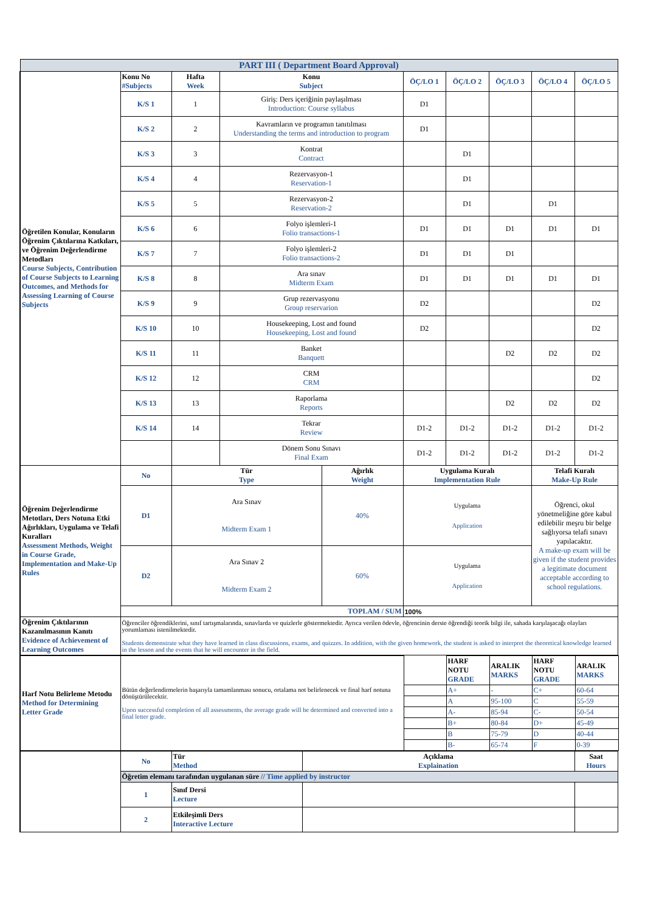| PART III ( Department Board Approval) | | | | | | | | | |
| Öğretilen Konular, Konuların Öğrenim Çıktılarına Katkıları, ve Öğrenim Değerlendirme Metodları Course Subjects, Contribution of Course Subjects to Learning Outcomes, and Methods for Assessing Learning of Course Subjects | Konu No #Subjects | Hafta Week | Konu Subject | | ÖÇ/LO 1 | ÖÇ/LO 2 | ÖÇ/LO 3 | ÖÇ/LO 4 | ÖÇ/LO 5 |
| | K/S 1 | 1 | Giriş: Ders içeriğinin paylaşılması Introduction: Course syllabus | | D1 | | | | |
| | K/S 2 | 2 | Kavramların ve programın tanıtılması Understanding the terms and introduction to program | | D1 | | | | |
| | K/S 3 | 3 | Kontrat Contract | | | D1 | | | |
| | K/S 4 | 4 | Rezervasyon-1 Reservation-1 | | | D1 | | | |
| | K/S 5 | 5 | Rezervasyon-2 Reservation-2 | | | D1 | | D1 | |
| | K/S 6 | 6 | Folyo işlemleri-1 Folio transactions-1 | | D1 | D1 | D1 | D1 | D1 |
| | K/S 7 | 7 | Folyo işlemleri-2 Folio transactions-2 | | D1 | D1 | D1 | | |
| | K/S 8 | 8 | Ara sınav Midterm Exam | | D1 | D1 | D1 | D1 | D1 |
| | K/S 9 | 9 | Grup rezervasyonu Group reservarion | | D2 | | | | D2 |
| | K/S 10 | 10 | Housekeeping, Lost and found Housekeeping, Lost and found | | D2 | | | | D2 |
| | K/S 11 | 11 | Banket Banquett | | | | D2 | D2 | D2 |
| | K/S 12 | 12 | CRM CRM | | | | | | D2 |
| | K/S 13 | 13 | Raporlama Reports | | | | D2 | D2 | D2 |
| | K/S 14 | 14 | Tekrar Review | | D1-2 | D1-2 | D1-2 | D1-2 | D1-2 |
| | | | Dönem Sonu Sınavı Final Exam | | D1-2 | D1-2 | D1-2 | D1-2 | D1-2 |
| Öğrenim Değerlendirme Metotları, Ders Notuna Etki Ağırlıkları, Uygulama ve Telafi Kuralları Assessment Methods, Weight in Course Grade, Implementation and Make-Up Rules | No | Tür Type | | Ağırlık Weight | Uygulama Kuralı Implementation Rule | | | Telafi Kuralı Make-Up Rule | |
| | D1 | Ara Sınav Midterm Exam 1 | | 40% | Uygulama Application | | | Öğrenci, okul yönetmeliğine göre kabul edilebilir meşru bir belge sağlıyorsa telafi sınavı yapılacaktır. A make-up exam will be given if the student provides a legitimate document acceptable according to school regulations. | |
| | D2 | Ara Sınav 2 Midterm Exam 2 | | 60% | Uygulama Application | | | | |
| | TOPLAM / SUM | | | | 100% | | | | |
| Öğrenim Çıktılarının Kazanılmasının Kanıtı Evidence of Achievement of Learning Outcomes | Öğrenciler öğrendiklerini, sınıf tartışmalarında, sınavlarda ve quizlerle göstermektedir. Ayrıca verilen ödevle, öğrencinin derste öğrendiği teorik bilgi ile, sahada karşılaşacağı olayları yorumlaması istenilmektedir. Students demonstrate what they have learned in class discussions, exams, and quizzes. In addition, with the given homework, the student is asked to interpret the theoretical knowledge learned in the lesson and the events that he will encounter in the field. | | | | | | | | |
| Harf Notu Belirleme Metodu Method for Determining Letter Grade | Bütün değerlendirmelerin başarıyla tamamlanması sonucu, ortalama not belirlenecek ve final harf notuna dönüştürülecektir. Upon successful completion of all assessments, the average grade will be determined and converted into a final letter grade. | | HARF NOTU GRADE | ARALIK MARKS | HARF NOTU GRADE | ARALIK MARKS |
| | | | A+ | - | C+ | 60-64 |
| | | | A | 95-100 | C | 55-59 |
| | | | A- | 85-94 | C- | 50-54 |
| | | | B+ | 80-84 | D+ | 45-49 |
| | | | B | 75-79 | D | 40-44 |
| | | | B- | 65-74 | F | 0-39 |
| | No | Tür Method | Açıklama Explaination | Saat Hours |
| | Öğretim elemanı tarafından uygulanan süre // Time applied by instructor | | | |
| | 1 | Sınıf Dersi Lecture | | |
| | 2 | Etkileşimli Ders Interactive Lecture | | |